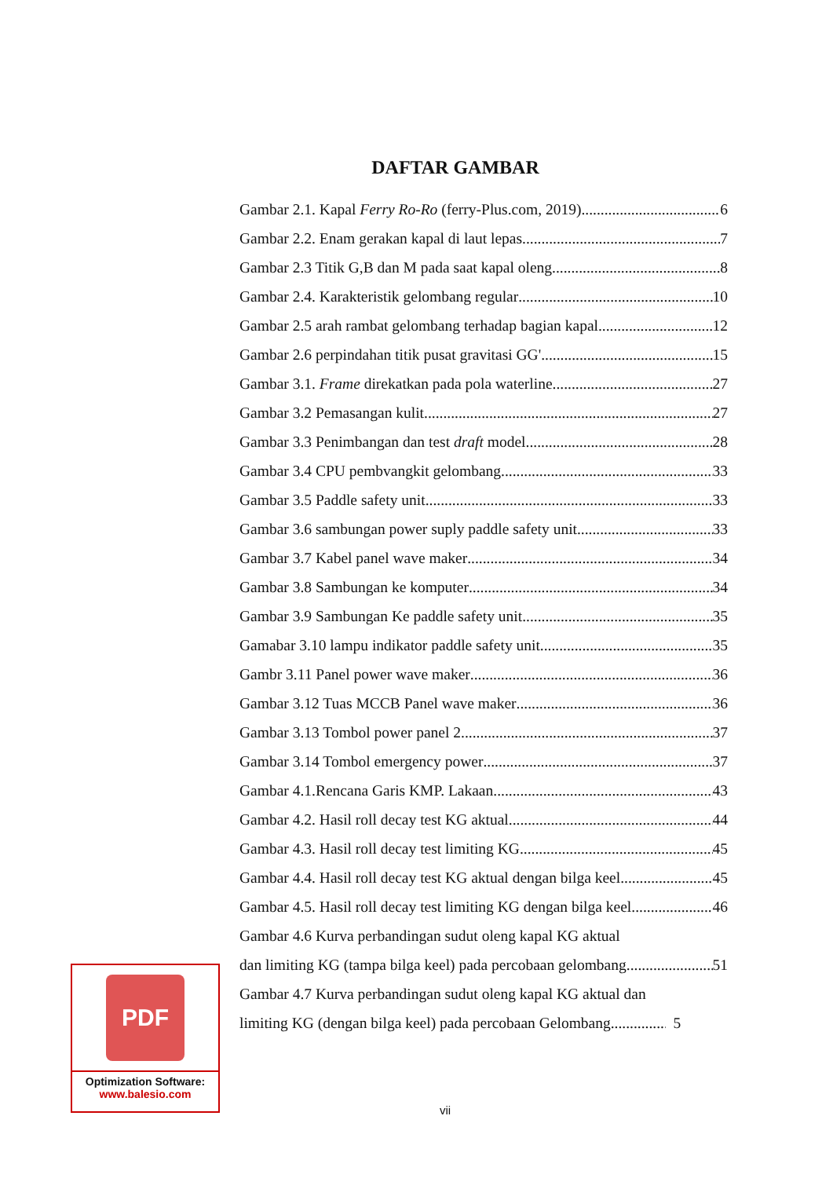DAFTAR GAMBAR
Gambar 2.1. Kapal Ferry Ro-Ro (ferry-Plus.com, 2019) 6
Gambar 2.2. Enam gerakan kapal di laut lepas 7
Gambar 2.3 Titik G,B dan M pada saat kapal oleng 8
Gambar 2.4. Karakteristik gelombang regular 10
Gambar 2.5 arah rambat gelombang terhadap bagian kapal 12
Gambar 2.6 perpindahan titik pusat gravitasi GG' 15
Gambar 3.1. Frame direkatkan pada pola waterline 27
Gambar 3.2 Pemasangan kulit 27
Gambar 3.3 Penimbangan dan test draft model. 28
Gambar 3.4 CPU pembvangkit gelombang 33
Gambar 3.5 Paddle safety unit 33
Gambar 3.6 sambungan power suply paddle safety unit 33
Gambar 3.7 Kabel panel wave maker 34
Gambar 3.8 Sambungan ke komputer 34
Gambar 3.9 Sambungan Ke paddle safety unit 35
Gamabar 3.10 lampu indikator paddle safety unit 35
Gambr 3.11 Panel power wave maker 36
Gambar 3.12 Tuas MCCB Panel wave maker 36
Gambar 3.13 Tombol power panel 2 37
Gambar 3.14 Tombol emergency power 37
Gambar 4.1.Rencana Garis KMP. Lakaan 43
Gambar 4.2. Hasil roll decay test KG aktual 44
Gambar 4.3. Hasil roll decay test limiting KG 45
Gambar 4.4. Hasil roll decay test KG aktual dengan bilga keel 45
Gambar 4.5. Hasil roll decay test limiting KG dengan bilga keel 46
Gambar 4.6 Kurva perbandingan sudut oleng kapal KG aktual
dan limiting KG (tampa bilga keel) pada percobaan gelombang 51
Gambar 4.7 Kurva perbandingan sudut oleng kapal KG aktual dan
limiting KG (dengan bilga keel) pada percobaan Gelombang 5
PDF
Optimization Software:
www.balesio.com
vii